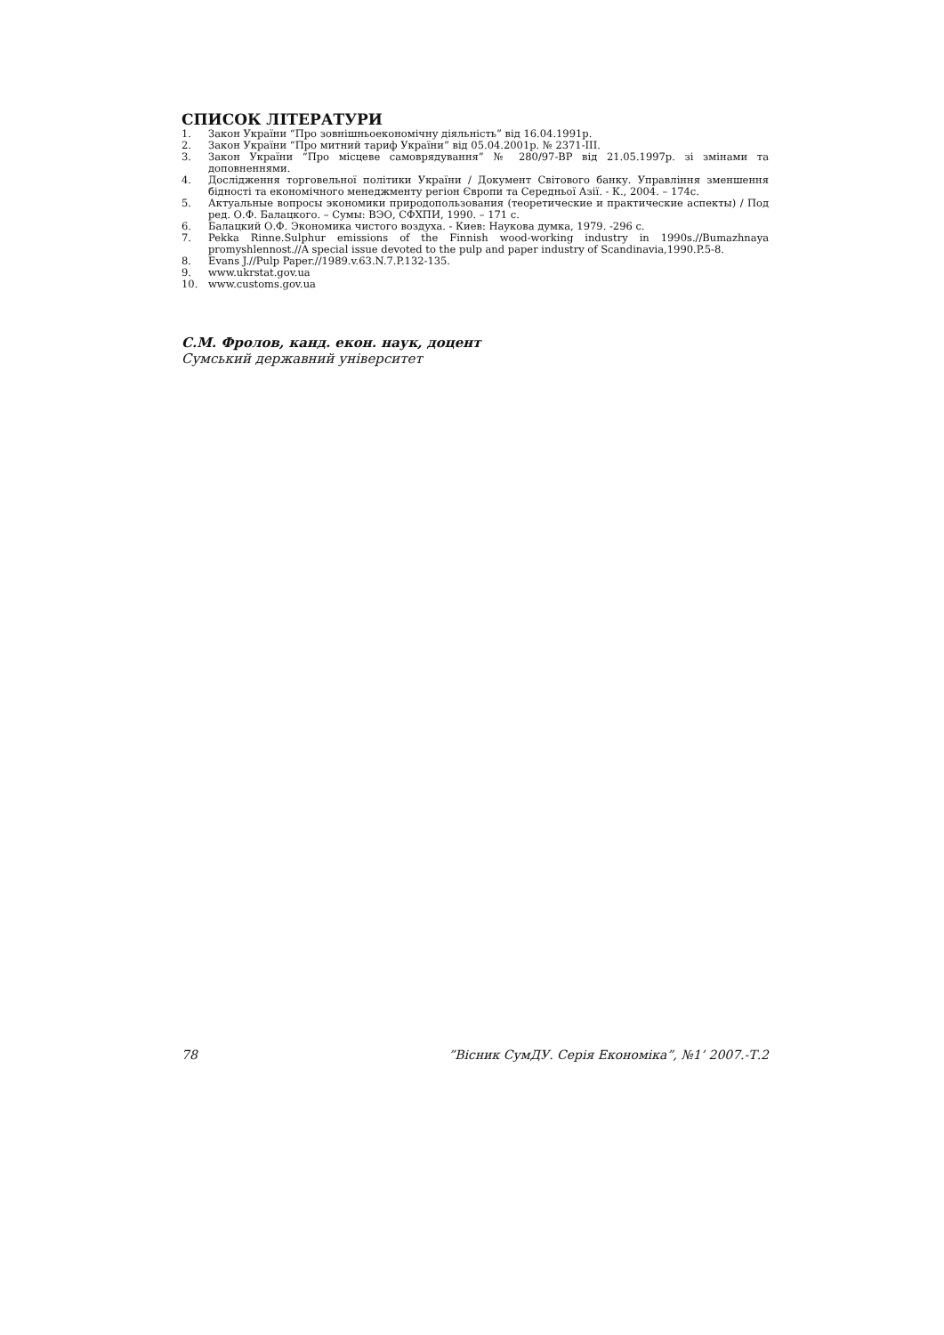СПИСОК ЛІТЕРАТУРИ
1. Закон України “Про зовнішньоекономічну діяльність” від 16.04.1991р.
2. Закон України “Про митний тариф України” від 05.04.2001р. № 2371-ІІІ.
3. Закон України “Про місцеве самоврядування” № 280/97-ВР від 21.05.1997р. зі змінами та доповненнями.
4. Дослідження торговельної політики України / Документ Світового банку. Управління зменшення бідності та економічного менеджменту регіон Європи та Середньої Азії. - К., 2004. – 174с.
5. Актуальные вопросы экономики природопользования (теоретические и практические аспекты) / Под ред. О.Ф. Балацкого. – Сумы: ВЭО, СФХПИ, 1990. – 171 с.
6. Балацкий О.Ф. Экономика чистого воздуха. - Киев: Наукова думка, 1979. -296 с.
7. Pekka Rinne.Sulphur emissions of the Finnish wood-working industry in 1990s.//Bumazhnaya promyshlennost.//A special issue devoted to the pulp and paper industry of Scandinavia,1990.P.5-8.
8. Evans J.//Pulp Paper.//1989.v.63.N.7.P.132-135.
9. www.ukrstat.gov.ua
10. www.customs.gov.ua
С.М. Фролов, канд. екон. наук, доцент
Сумський державний університет
78 ”Вісник СумДУ. Серія Економіка”, №1’ 2007.-Т.2